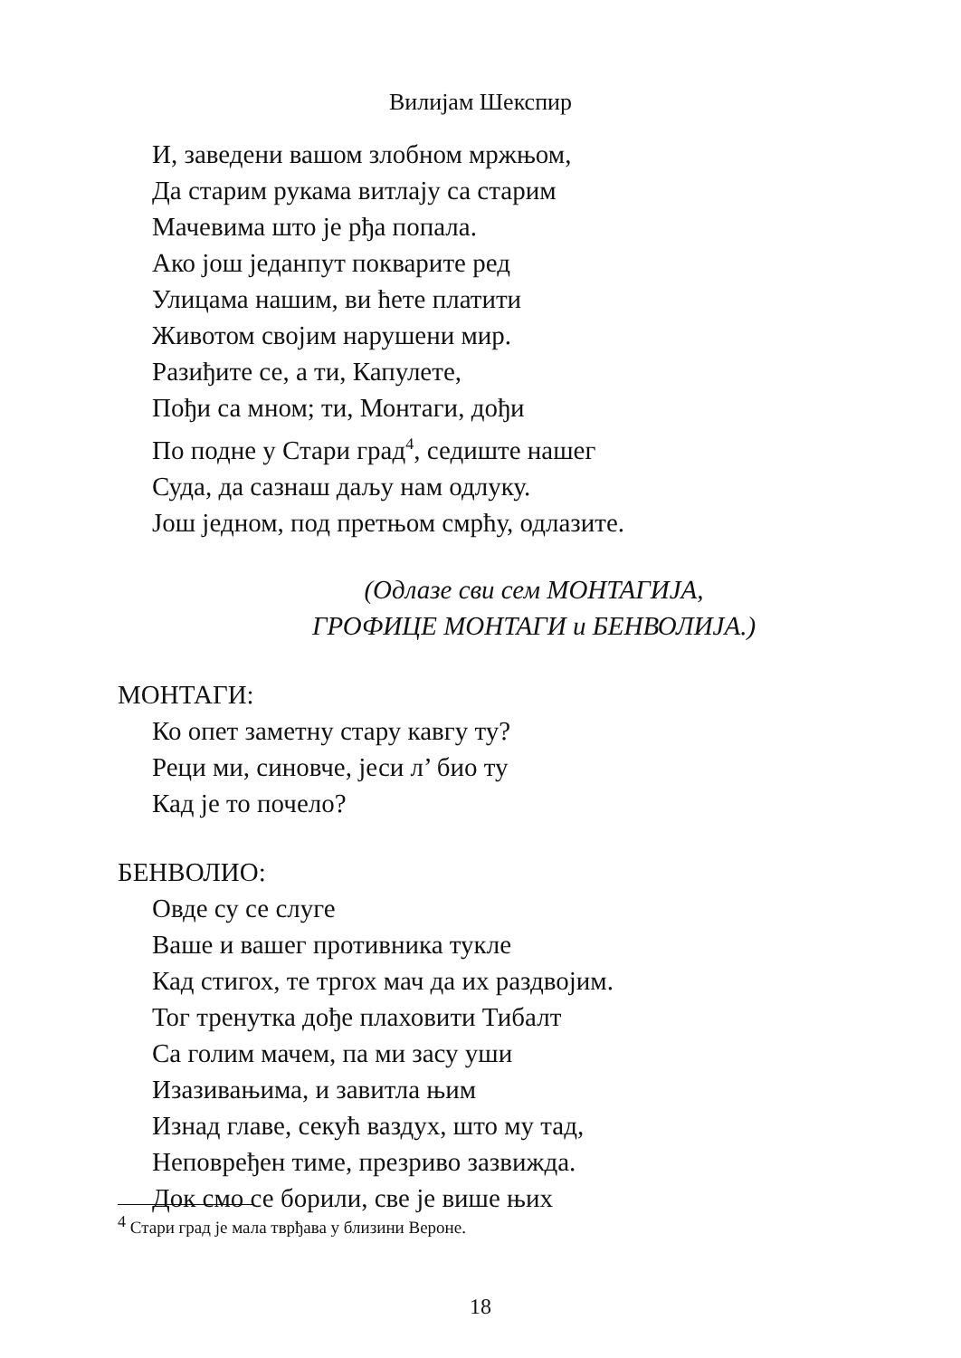Вилијам Шекспир
И, заведени вашом злобном мржњом,
Да старим рукама витлају са старим
Мачевима што је рђа попала.
Ако још једанпут покварите ред
Улицама нашим, ви ћете платити
Животом својим нарушени мир.
Разиђите се, а ти, Капулете,
Пођи са мном; ти, Монтаги, дођи
По подне у Стари град<sup>4</sup>, седиште нашег
Суда, да сазнаш даљу нам одлуку.
Још једном, под претњом смрћу, одлазите.
(Одлазе сви сем МОНТАГИЈА,
ГРОФИЦЕ МОНТАГИ и БЕНВОЛИЈА.)
МОНТАГИ:
Ко опет заметну стару кавгу ту?
Реци ми, синовче, јеси л’ био ту
Кад је то почело?
БЕНВОЛИО:
Овде су се слуге
Ваше и вашег противника тукле
Кад стигох, те тргох мач да их раздвојим.
Тог тренутка дође плаховити Тибалт
Са голим мачем, па ми засу уши
Изазивањима, и завитла њим
Изнад главе, секућ ваздух, што му тад,
Неповређен тиме, презриво зазвижда.
Док смо се борили, све је више њих
<sup>4</sup> Стари град је мала тврђава у близини Вероне.
18